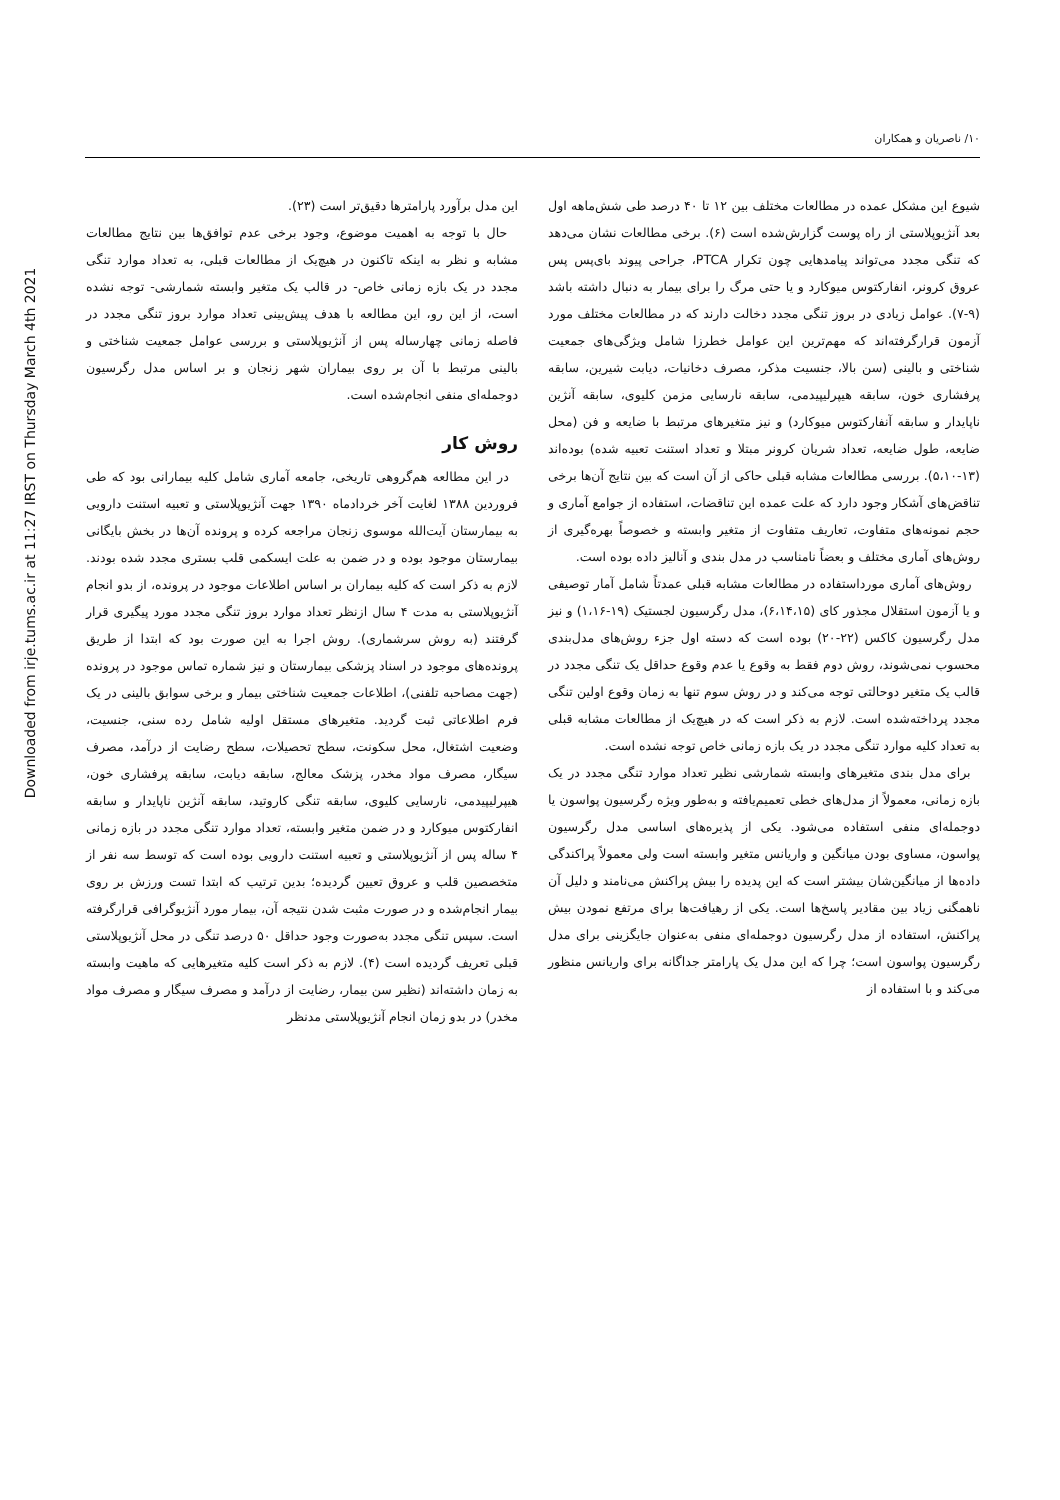Downloaded from irje.tums.ac.ir at 11:27 IRST on Thursday March 4th 2021
۱۰/ ناصریان و همکاران
شیوع این مشکل عمده در مطالعات مختلف بین ۱۲ تا ۴۰ درصد طی شش‌ماهه اول بعد آنژیوپلاستی از راه پوست گزارش‌شده است (۶). برخی مطالعات نشان می‌دهد که تنگی مجدد می‌تواند پیامدهایی چون تکرار PTCA، جراحی پیوند بای‌پس پس عروق کرونر، انفارکتوس میوکارد و یا حتی مرگ را برای بیمار به دنبال داشته باشد (۹-۷). عوامل زیادی در بروز تنگی مجدد دخالت دارند که در مطالعات مختلف مورد آزمون قرارگرفته‌اند که مهم‌ترین این عوامل خطرزا شامل ویژگی‌های جمعیت شناختی و بالینی (سن بالا، جنسیت مذکر، مصرف دخانیات، دیابت شیرین، سابقه پرفشاری خون، سابقه هیپرلیپیدمی، سابقه نارسایی مزمن کلیوی، سابقه آنژین ناپایدار و سابقه آنفارکتوس میوکارد) و نیز متغیرهای مرتبط با ضایعه و فن (محل ضایعه، طول ضایعه، تعداد شریان کرونر مبتلا و تعداد استنت تعبیه شده) بوده‌اند (۱۳-۵،۱۰). بررسی مطالعات مشابه قبلی حاکی از آن است که بین نتایج آن‌ها برخی تناقض‌های آشکار وجود دارد که علت عمده این تناقضات، استفاده از جوامع آماری و حجم نمونه‌های متفاوت، تعاریف متفاوت از متغیر وابسته و خصوصاً بهره‌گیری از روش‌های آماری مختلف و بعضاً نامناسب در مدل بندی و آنالیز داده بوده است.
روش‌های آماری مورداستفاده در مطالعات مشابه قبلی عمدتاً شامل آمار توصیفی و یا آزمون استقلال مجذور کای (۶،۱۴،۱۵)، مدل رگرسیون لجستیک (۱۹-۱،۱۶) و نیز مدل رگرسیون کاکس (۲۲-۲۰) بوده است که دسته اول جزء روش‌های مدل‌بندی محسوب نمی‌شوند، روش دوم فقط به وقوع یا عدم وقوع حداقل یک تنگی مجدد در قالب یک متغیر دوحالتی توجه می‌کند و در روش سوم تنها به زمان وقوع اولین تنگی مجدد پرداخته‌شده است. لازم به ذکر است که در هیچ‌یک از مطالعات مشابه قبلی به تعداد کلیه موارد تنگی مجدد در یک بازه زمانی خاص توجه نشده است.
برای مدل بندی متغیرهای وابسته شمارشی نظیر تعداد موارد تنگی مجدد در یک بازه زمانی، معمولاً از مدل‌های خطی تعمیم‌یافته و به‌طور ویژه رگرسیون پواسون یا دوجمله‌ای منفی استفاده می‌شود. یکی از پذیره‌های اساسی مدل رگرسیون پواسون، مساوی بودن میانگین و واریانس متغیر وابسته است ولی معمولاً پراکندگی داده‌ها از میانگین‌شان بیشتر است که این پدیده را بیش پراکنش می‌نامند و دلیل آن ناهمگنی زیاد بین مقادیر پاسخ‌ها است. یکی از رهیافت‌ها برای مرتفع نمودن بیش پراکنش، استفاده از مدل رگرسیون دوجمله‌ای منفی به‌عنوان جایگزینی برای مدل رگرسیون پواسون است؛ چرا که این مدل یک پارامتر جداگانه برای واریانس منظور می‌کند و با استفاده از
این مدل برآورد پارامترها دقیق‌تر است (۲۳).
حال با توجه به اهمیت موضوع، وجود برخی عدم توافق‌ها بین نتایج مطالعات مشابه و نظر به اینکه تاکنون در هیچ‌یک از مطالعات قبلی، به تعداد موارد تنگی مجدد در یک بازه زمانی خاص- در قالب یک متغیر وابسته شمارشی- توجه نشده است، از این رو، این مطالعه با هدف پیش‌بینی تعداد موارد بروز تنگی مجدد در فاصله زمانی چهارساله پس از آنژیوپلاستی و بررسی عوامل جمعیت شناختی و بالینی مرتبط با آن بر روی بیماران شهر زنجان و بر اساس مدل رگرسیون دوجمله‌ای منفی انجام‌شده است.
روش کار
در این مطالعه هم‌گروهی تاریخی، جامعه آماری شامل کلیه بیمارانی بود که طی فروردین ۱۳۸۸ لغایت آخر خردادماه ۱۳۹۰ جهت آنژیوپلاستی و تعبیه استنت دارویی به بیمارستان آیت‌الله موسوی زنجان مراجعه کرده و پرونده آن‌ها در بخش بایگانی بیمارستان موجود بوده و در ضمن به علت ایسکمی قلب بستری مجدد شده بودند. لازم به ذکر است که کلیه بیماران بر اساس اطلاعات موجود در پرونده، از بدو انجام آنژیوپلاستی به مدت ۴ سال ازنظر تعداد موارد بروز تنگی مجدد مورد پیگیری قرار گرفتند (به روش سرشماری). روش اجرا به این صورت بود که ابتدا از طریق پرونده‌های موجود در اسناد پزشکی بیمارستان و نیز شماره تماس موجود در پرونده (جهت مصاحبه تلفنی)، اطلاعات جمعیت شناختی بیمار و برخی سوابق بالینی در یک فرم اطلاعاتی ثبت گردید. متغیرهای مستقل اولیه شامل رده سنی، جنسیت، وضعیت اشتغال، محل سکونت، سطح تحصیلات، سطح رضایت از درآمد، مصرف سیگار، مصرف مواد مخدر، پزشک معالج، سابقه دیابت، سابقه پرفشاری خون، هیپرلیپیدمی، نارسایی کلیوی، سابقه تنگی کاروتید، سابقه آنژین ناپایدار و سابقه انفارکتوس میوکارد و در ضمن متغیر وابسته، تعداد موارد تنگی مجدد در بازه زمانی ۴ ساله پس از آنژیوپلاستی و تعبیه استنت دارویی بوده است که توسط سه نفر از متخصصین قلب و عروق تعیین گردیده؛ بدین ترتیب که ابتدا تست ورزش بر روی بیمار انجام‌شده و در صورت مثبت شدن نتیجه آن، بیمار مورد آنژیوگرافی قرارگرفته است. سپس تنگی مجدد به‌صورت وجود حداقل ۵۰ درصد تنگی در محل آنژیوپلاستی قبلی تعریف گردیده است (۴). لازم به ذکر است کلیه متغیرهایی که ماهیت وابسته به زمان داشته‌اند (نظیر سن بیمار، رضایت از درآمد و مصرف سیگار و مصرف مواد مخدر) در بدو زمان انجام آنژیوپلاستی مدنظر